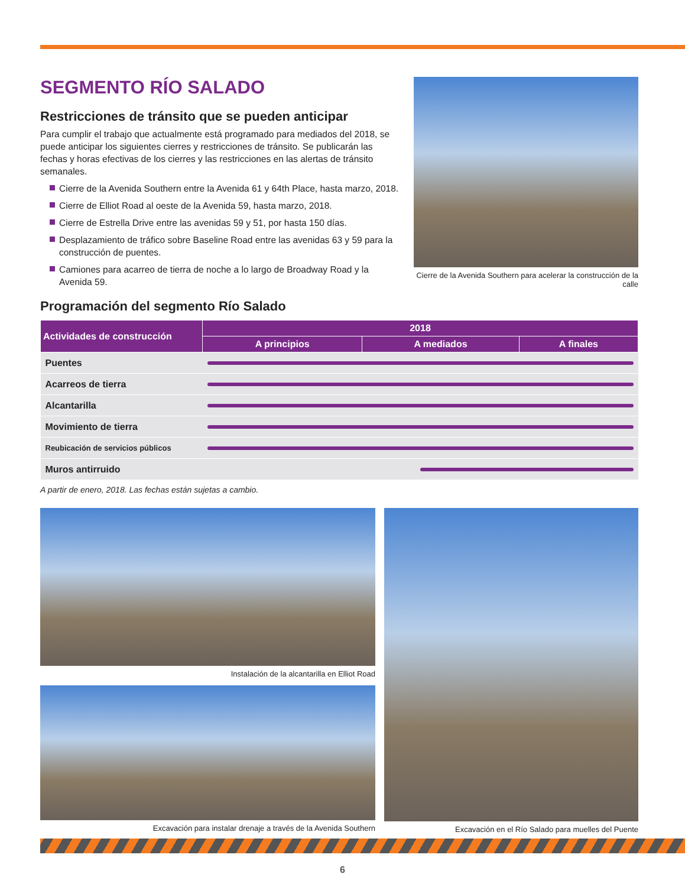SEGMENTO RÍO SALADO
Restricciones de tránsito que se pueden anticipar
Para cumplir el trabajo que actualmente está programado para mediados del 2018, se puede anticipar los siguientes cierres y restricciones de tránsito. Se publicarán las fechas y horas efectivas de los cierres y las restricciones en las alertas de tránsito semanales.
Cierre de la Avenida Southern entre la Avenida 61 y 64th Place, hasta marzo, 2018.
Cierre de Elliot Road al oeste de la Avenida 59, hasta marzo, 2018.
Cierre de Estrella Drive entre las avenidas 59 y 51, por hasta 150 días.
Desplazamiento de tráfico sobre Baseline Road entre las avenidas 63 y 59 para la construcción de puentes.
Camiones para acarreo de tierra de noche a lo largo de Broadway Road y la Avenida 59.
Cierre de la Avenida Southern para acelerar la construcción de la calle
Programación del segmento Río Salado
| Actividades de construcción | 2018 | | |
| --- | --- | --- | --- |
| | A principios | A mediados | A finales |
| Puentes | | | |
| Acarreos de tierra | | | |
| Alcantarilla | | | |
| Movimiento de tierra | | | |
| Reubicación de servicios públicos | | | |
| Muros antirruido | | | |
A partir de enero, 2018. Las fechas están sujetas a cambio.
Instalación de la alcantarilla en Elliot Road
Excavación para instalar drenaje a través de la Avenida Southern
Excavación en el Río Salado para muelles del Puente
6